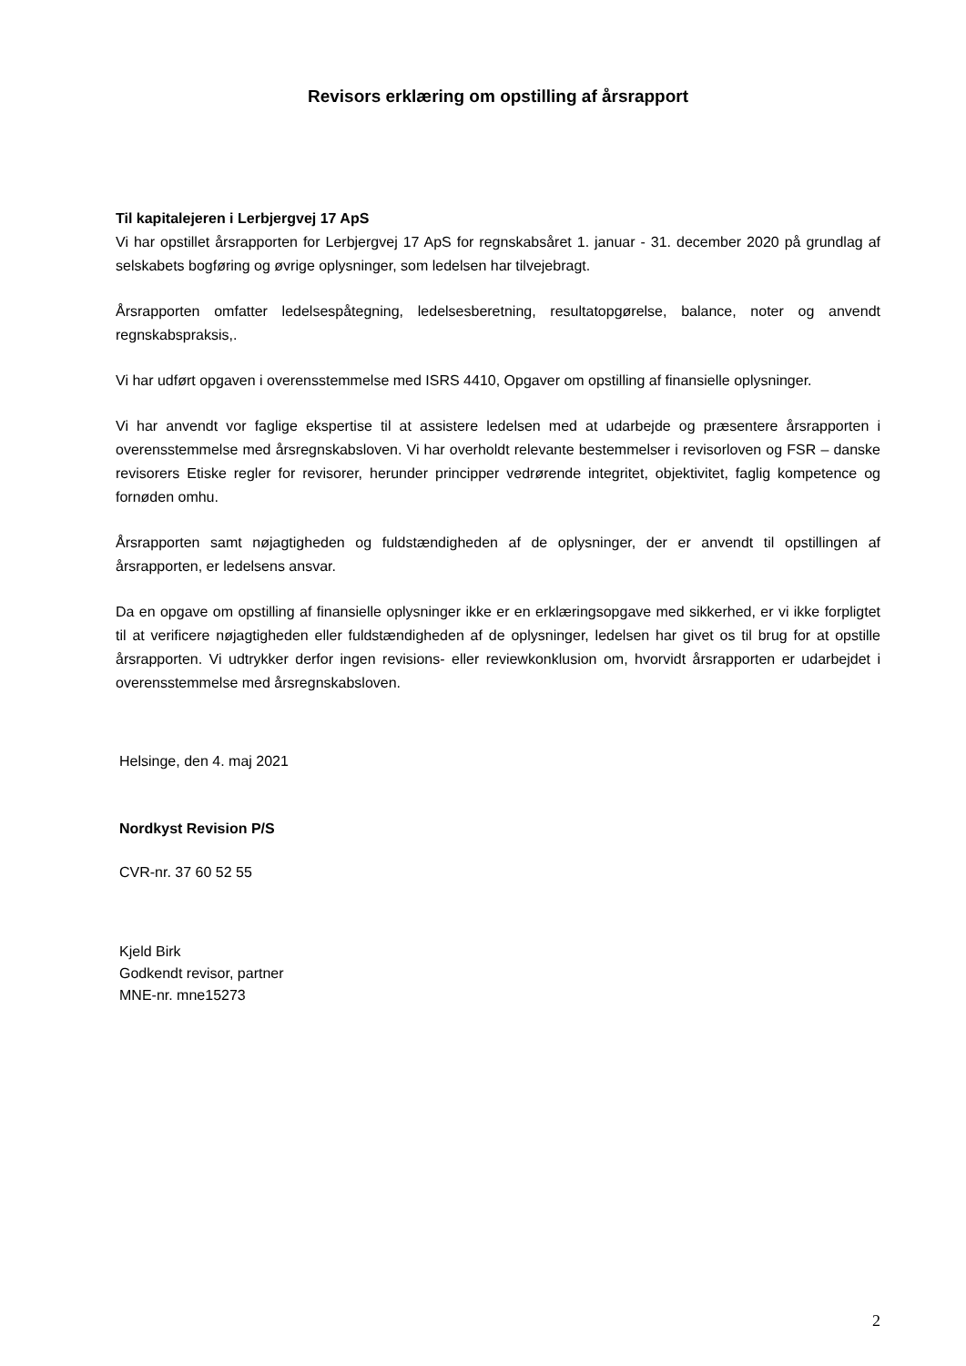Revisors erklæring om opstilling af årsrapport
Til kapitalejeren i Lerbjergvej 17 ApS
Vi har opstillet årsrapporten for Lerbjergvej 17 ApS for regnskabsåret 1. januar - 31. december 2020 på grundlag af selskabets bogføring og øvrige oplysninger, som ledelsen har tilvejebragt.
Årsrapporten omfatter ledelsespåtegning, ledelsesberetning, resultatopgørelse, balance, noter og anvendt regnskabspraksis,.
Vi har udført opgaven i overensstemmelse med ISRS 4410, Opgaver om opstilling af finansielle oplysninger.
Vi har anvendt vor faglige ekspertise til at assistere ledelsen med at udarbejde og præsentere årsrapporten i overensstemmelse med årsregnskabsloven. Vi har overholdt relevante bestemmelser i revisorloven og FSR – danske revisorers Etiske regler for revisorer, herunder principper vedrørende integritet, objektivitet, faglig kompetence og fornøden omhu.
Årsrapporten samt nøjagtigheden og fuldstændigheden af de oplysninger, der er anvendt til opstillingen af årsrapporten, er ledelsens ansvar.
Da en opgave om opstilling af finansielle oplysninger ikke er en erklæringsopgave med sikkerhed, er vi ikke forpligtet til at verificere nøjagtigheden eller fuldstændigheden af de oplysninger, ledelsen har givet os til brug for at opstille årsrapporten. Vi udtrykker derfor ingen revisions- eller reviewkonklusion om, hvorvidt årsrapporten er udarbejdet i overensstemmelse med årsregnskabsloven.
Helsinge, den 4. maj 2021
Nordkyst Revision P/S
CVR-nr. 37 60 52 55
Kjeld Birk
Godkendt revisor, partner
MNE-nr. mne15273
2